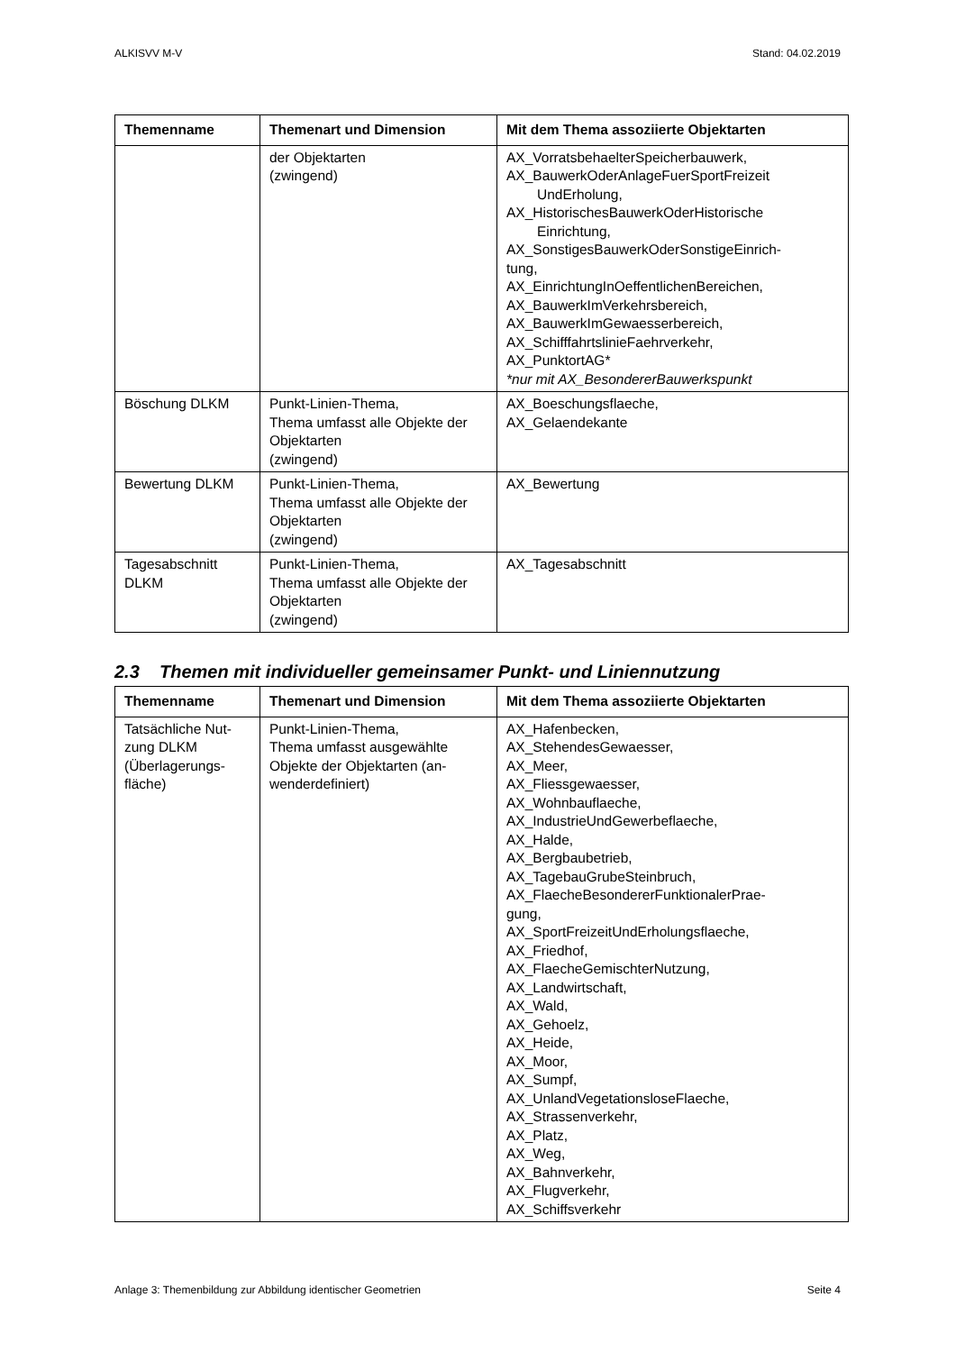ALKISVV M-V Stand: 04.02.2019
| Themenname | Themenart und Dimension | Mit dem Thema assoziierte Objektarten |
| --- | --- | --- |
| | der Objektarten (zwingend) | AX_VorratsbehaelterSpeicherbauwerk, AX_BauwerkOderAnlageFuerSportFreizeit UndErholung, AX_HistorischesBauwerkOderHistorische Einrichtung, AX_SonstigesBauwerkOderSonstigeEinrich- tung, AX_EinrichtungInOeffentlichenBereichen, AX_BauwerkImVerkehrsbereich, AX_BauwerkImGewaesserbereich, AX_SchifffahrtslinieFaehrverkehr, AX_PunktortAG* *nur mit AX_BesondererBauwerkspunkt |
| Böschung DLKM | Punkt-Linien-Thema, Thema umfasst alle Objekte der Objektarten (zwingend) | AX_Boeschungsflaeche, AX_Gelaendekante |
| Bewertung DLKM | Punkt-Linien-Thema, Thema umfasst alle Objekte der Objektarten (zwingend) | AX_Bewertung |
| Tagesabschnitt DLKM | Punkt-Linien-Thema, Thema umfasst alle Objekte der Objektarten (zwingend) | AX_Tagesabschnitt |
2.3 Themen mit individueller gemeinsamer Punkt- und Liniennutzung
| Themenname | Themenart und Dimension | Mit dem Thema assoziierte Objektarten |
| --- | --- | --- |
| Tatsächliche Nut-zung DLKM (Überlagerungs-fläche) | Punkt-Linien-Thema, Thema umfasst ausgewählte Objekte der Objektarten (an-wenderdefiniert) | AX_Hafenbecken, AX_StehendesGewaesser, AX_Meer, AX_Fliessgewaesser, AX_Wohnbauflaeche, AX_IndustrieUndGewerbeflaeche, AX_Halde, AX_Bergbaubetrieb, AX_TagebauGrubeSteinbruch, AX_FlaecheBesondererFunktionalerPrae- gung, AX_SportFreizeitUndErholungsflaeche, AX_Friedhof, AX_FlaecheGemischterNutzung, AX_Landwirtschaft, AX_Wald, AX_Gehoelz, AX_Heide, AX_Moor, AX_Sumpf, AX_UnlandVegetationsloseFlaeche, AX_Strassenverkehr, AX_Platz, AX_Weg, AX_Bahnverkehr, AX_Flugverkehr, AX_Schiffsverkehr |
Anlage 3: Themenbildung zur Abbildung identischer Geometrien Seite 4